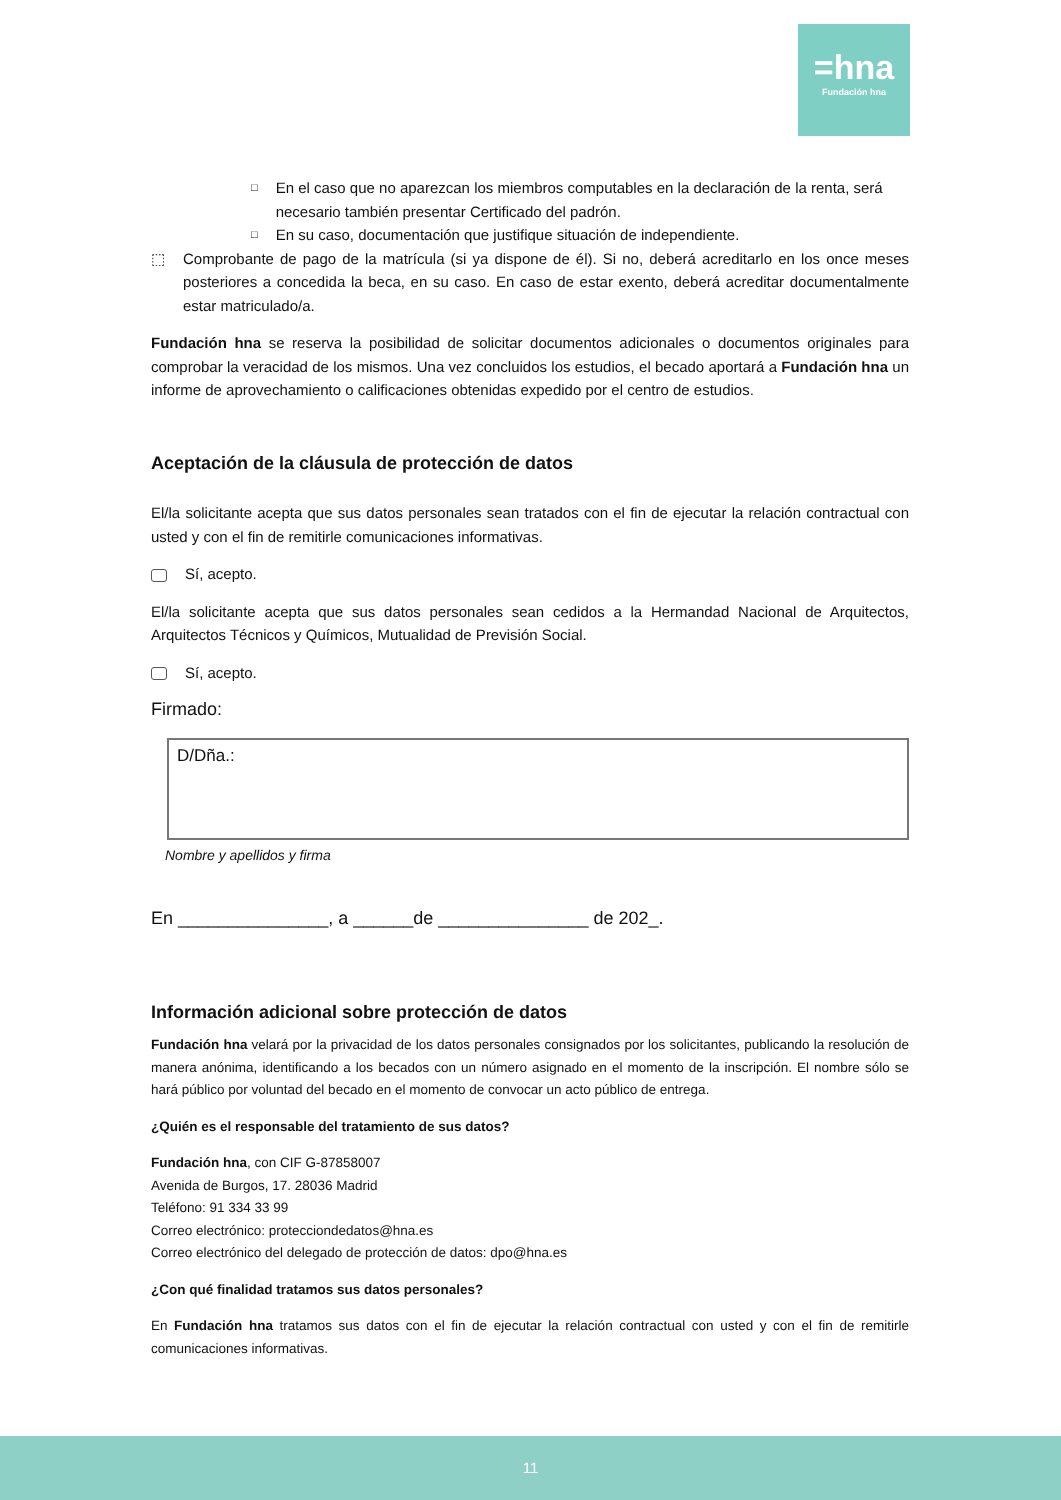=hna
Fundación hna
□ En el caso que no aparezcan los miembros computables en la declaración de la renta, será necesario también presentar Certificado del padrón.
□ En su caso, documentación que justifique situación de independiente.
⬚ Comprobante de pago de la matrícula (si ya dispone de él). Si no, deberá acreditarlo en los once meses posteriores a concedida la beca, en su caso. En caso de estar exento, deberá acreditar documentalmente estar matriculado/a.
Fundación hna se reserva la posibilidad de solicitar documentos adicionales o documentos originales para comprobar la veracidad de los mismos. Una vez concluidos los estudios, el becado aportará a Fundación hna un informe de aprovechamiento o calificaciones obtenidas expedido por el centro de estudios.
Aceptación de la cláusula de protección de datos
El/la solicitante acepta que sus datos personales sean tratados con el fin de ejecutar la relación contractual con usted y con el fin de remitirle comunicaciones informativas.
Sí, acepto.
El/la solicitante acepta que sus datos personales sean cedidos a la Hermandad Nacional de Arquitectos, Arquitectos Técnicos y Químicos, Mutualidad de Previsión Social.
Sí, acepto.
Firmado:
D/Dña.:
Nombre y apellidos y firma
En _______________, a ______de _______________ de 202_.
Información adicional sobre protección de datos
Fundación hna velará por la privacidad de los datos personales consignados por los solicitantes, publicando la resolución de manera anónima, identificando a los becados con un número asignado en el momento de la inscripción. El nombre sólo se hará público por voluntad del becado en el momento de convocar un acto público de entrega.
¿Quién es el responsable del tratamiento de sus datos?
Fundación hna, con CIF G-87858007
Avenida de Burgos, 17. 28036 Madrid
Teléfono: 91 334 33 99
Correo electrónico: protecciondedatos@hna.es
Correo electrónico del delegado de protección de datos: dpo@hna.es
¿Con qué finalidad tratamos sus datos personales?
En Fundación hna tratamos sus datos con el fin de ejecutar la relación contractual con usted y con el fin de remitirle comunicaciones informativas.
11